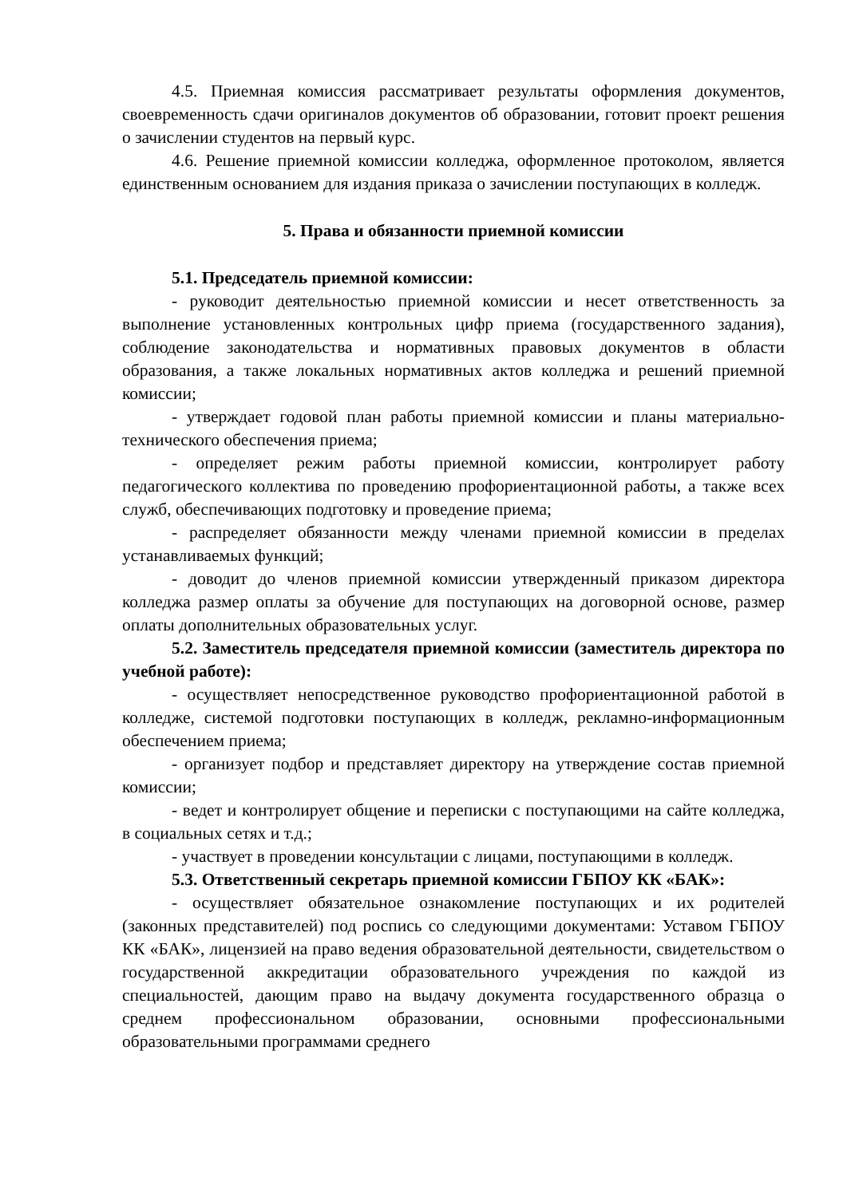4.5. Приемная комиссия рассматривает результаты оформления документов, своевременность сдачи оригиналов документов об образовании, готовит проект решения о зачислении студентов на первый курс.
4.6. Решение приемной комиссии колледжа, оформленное протоколом, является единственным основанием для издания приказа о зачислении поступающих в колледж.
5. Права и обязанности приемной комиссии
5.1. Председатель приемной комиссии:
- руководит деятельностью приемной комиссии и несет ответственность за выполнение установленных контрольных цифр приема (государственного задания), соблюдение законодательства и нормативных правовых документов в области образования, а также локальных нормативных актов колледжа и решений приемной комиссии;
- утверждает годовой план работы приемной комиссии и планы материально-технического обеспечения приема;
- определяет режим работы приемной комиссии, контролирует работу педагогического коллектива по проведению профориентационной работы, а также всех служб, обеспечивающих подготовку и проведение приема;
- распределяет обязанности между членами приемной комиссии в пределах устанавливаемых функций;
- доводит до членов приемной комиссии утвержденный приказом директора колледжа размер оплаты за обучение для поступающих на договорной основе, размер оплаты дополнительных образовательных услуг.
5.2. Заместитель председателя приемной комиссии (заместитель директора по учебной работе):
- осуществляет непосредственное руководство профориентационной работой в колледже, системой подготовки поступающих в колледж, рекламно-информационным обеспечением приема;
- организует подбор и представляет директору на утверждение состав приемной комиссии;
- ведет и контролирует общение и переписки с поступающими на сайте колледжа, в социальных сетях и т.д.;
- участвует в проведении консультации с лицами, поступающими в колледж.
5.3. Ответственный секретарь приемной комиссии ГБПОУ КК «БАК»:
- осуществляет обязательное ознакомление поступающих и их родителей (законных представителей) под роспись со следующими документами: Уставом ГБПОУ КК «БАК», лицензией на право ведения образовательной деятельности, свидетельством о государственной аккредитации образовательного учреждения по каждой из специальностей, дающим право на выдачу документа государственного образца о среднем профессиональном образовании, основными профессиональными образовательными программами среднего